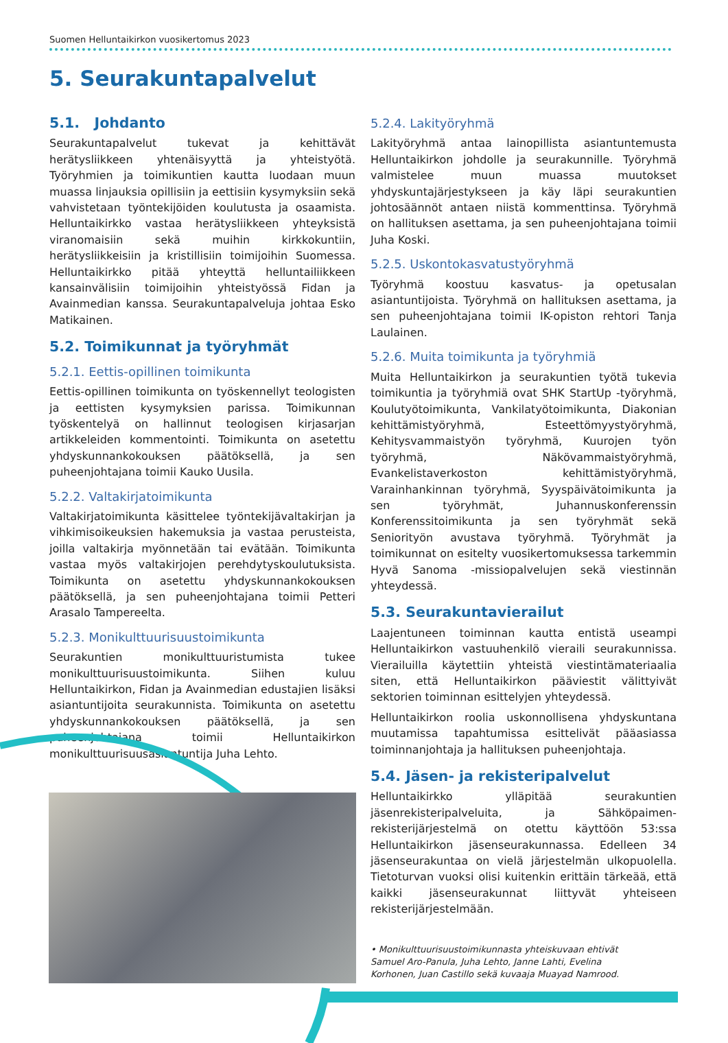Suomen Helluntaikirkon vuosikertomus 2023
5. Seurakuntapalvelut
5.1. Johdanto
Seurakuntapalvelut tukevat ja kehittävät herätysliikkeen yhtenäisyyttä ja yhteistyötä. Työryhmien ja toimikuntien kautta luodaan muun muassa linjauksia opillisiin ja eettisiin kysymyksiin sekä vahvistetaan työntekijöiden koulutusta ja osaamista. Helluntaikirkko vastaa herätysliikkeen yhteyksistä viranomaisiin sekä muihin kirkkokuntiin, herätysliikkeisiin ja kristillisiin toimijoihin Suomessa. Helluntaikirkko pitää yhteyttä helluntailiikkeen kansainvälisiin toimijoihin yhteistyössä Fidan ja Avainmedian kanssa. Seurakuntapalveluja johtaa Esko Matikainen.
5.2. Toimikunnat ja työryhmät
5.2.1. Eettis-opillinen toimikunta
Eettis-opillinen toimikunta on työskennellyt teologisten ja eettisten kysymyksien parissa. Toimikunnan työskentelyä on hallinnut teologisen kirjasarjan artikkeleiden kommentointi. Toimikunta on asetettu yhdyskunnankokouksen päätöksellä, ja sen puheenjohtajana toimii Kauko Uusila.
5.2.2. Valtakirjatoimikunta
Valtakirjatoimikunta käsittelee työntekijävaltakirjan ja vihkimisoikeuksien hakemuksia ja vastaa perusteista, joilla valtakirja myönnetään tai evätään. Toimikunta vastaa myös valtakirjojen perehdytyskoulutuksista. Toimikunta on asetettu yhdyskunnankokouksen päätöksellä, ja sen puheenjohtajana toimii Petteri Arasalo Tampereelta.
5.2.3. Monikulttuurisuustoimikunta
Seurakuntien monikulttuuristumista tukee monikulttuurisuustoimikunta. Siihen kuluu Helluntaikirkon, Fidan ja Avainmedian edustajien lisäksi asiantuntijoita seurakunnista. Toimikunta on asetettu yhdyskunnankokouksen päätöksellä, ja sen puheenjohtajana toimii Helluntaikirkon monikulttuurisuusasiantuntija Juha Lehto.
5.2.4. Lakityöryhmä
Lakityöryhmä antaa lainopillista asiantuntemusta Helluntaikirkon johdolle ja seurakunnille. Työryhmä valmistelee muun muassa muutokset yhdyskuntajärjestykseen ja käy läpi seurakuntien johtosäännöt antaen niistä kommenttinsa. Työryhmä on hallituksen asettama, ja sen puheenjohtajana toimii Juha Koski.
5.2.5. Uskontokasvatustyöryhmä
Työryhmä koostuu kasvatus- ja opetusalan asiantuntijoista. Työryhmä on hallituksen asettama, ja sen puheenjohtajana toimii IK-opiston rehtori Tanja Laulainen.
5.2.6. Muita toimikunta ja työryhmiä
Muita Helluntaikirkon ja seurakuntien työtä tukevia toimikuntia ja työryhmiä ovat SHK StartUp -työryhmä, Koulutyötoimikunta, Vankilatyötoimikunta, Diakonian kehittämistyöryhmä, Esteettömyystyöryhmä, Kehitysvammaistyön työryhmä, Kuurojen työn työryhmä, Näkövammaistyöryhmä, Evankelistaverkoston kehittämistyöryhmä, Varainhankinnan työryhmä, Syyspäivätoimikunta ja sen työryhmät, Juhannuskonferenssin Konferenssitoimikunta ja sen työryhmät sekä Seniorityön avustava työryhmä. Työryhmät ja toimikunnat on esitelty vuosikertomuksessa tarkemmin Hyvä Sanoma -missiopalvelujen sekä viestinnän yhteydessä.
5.3. Seurakuntavierailut
Laajentuneen toiminnan kautta entistä useampi Helluntaikirkon vastuuhenkilö vieraili seurakunnissa. Vierailuilla käytettiin yhteistä viestintämateriaalia siten, että Helluntaikirkon pääviestit välittyivät sektorien toiminnan esittelyjen yhteydessä.
Helluntaikirkon roolia uskonnollisena yhdyskuntana muutamissa tapahtumissa esittelivät pääasiassa toiminnanjohtaja ja hallituksen puheenjohtaja.
5.4. Jäsen- ja rekisteripalvelut
Helluntaikirkko ylläpitää seurakuntien jäsenrekisteripalveluita, ja Sähköpaimen-rekisterijärjestelmä on otettu käyttöön 53:ssa Helluntaikirkon jäsenseurakunnassa. Edelleen 34 jäsenseurakuntaa on vielä järjestelmän ulkopuolella. Tietoturvan vuoksi olisi kuitenkin erittäin tärkeää, että kaikki jäsenseurakunnat liittyvät yhteiseen rekisterijärjestelmään.
• Monikulttuurisuustoimikunnasta yhteiskuvaan ehtivät Samuel Aro-Panula, Juha Lehto, Janne Lahti, Evelina Korhonen, Juan Castillo sekä kuvaaja Muayad Namrood.